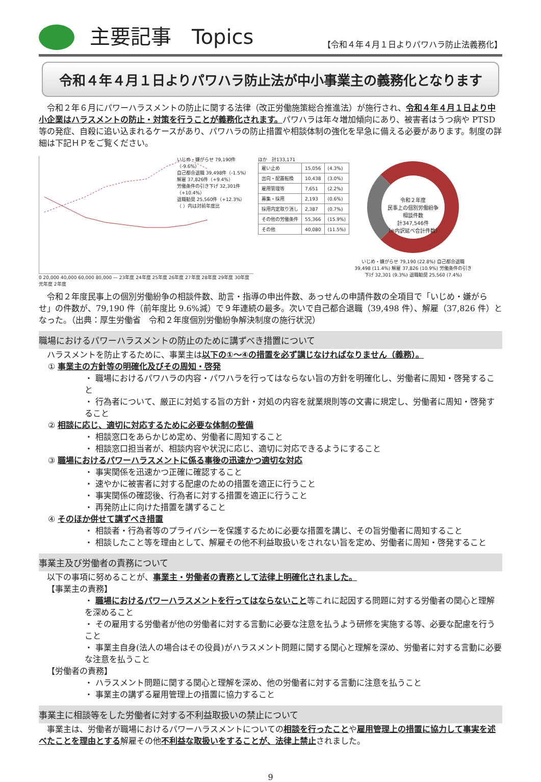主要記事　Topics 【令和４年４月１日よりパワハラ防止法義務化】
令和４年４月１日よりパワハラ防止法が中小事業主の義務化となります
令和２年６月にパワーハラスメントの防止に関する法律（改正労働施策総合推進法）が施行され、令和４年４月１日より中小企業はハラスメントの防止・対策を行うことが義務化されます。パワハラは年々増加傾向にあり、被害者はうつ病や PTSD 等の発症、自殺に追い込まれるケースがあり、パワハラの防止措置や相談体制の強化を早急に備える必要があります。制度の詳細は下記ＨＰをご覧ください。
いじめ・嫌がらせ 79,190件（-9.6%）
自己都合退職 39,498件（-1.5%）
解雇 37,826件（+9.4%）
労働条件の引き下げ 32,301件（+10.4%）
退職勧奨 25,560件（+12.3%）
（ ）内は対前年度比
0 20,000 40,000 60,000 80,000 — 23年度 24年度 25年度 26年度 27年度 28年度 29年度 30年度 元年度 2年度
ほか　計133,171
| 雇い止め | 15,056 | (4.3%) |
| 出向・配置転換 | 10,438 | (3.0%) |
| 雇用管理等 | 7,651 | (2.2%) |
| 募集・採用 | 2,193 | (0.6%) |
| 採用内定取り消し | 2,387 | (0.7%) |
| その他の労働条件 | 55,366 | (15.9%) |
| その他 | 40,080 | (11.5%) |
令和２年度
民事上の個別労働紛争
相談件数
計347,546件
（※内訳延べ合計件数）
いじめ・嫌がらせ 79,190 (22.8%) 自己都合退職 39,498 (11.4%) 解雇 37,826 (10.9%) 労働条件の引き下げ 32,301 (9.3%) 退職勧奨 25,560 (7.4%)
令和２年度民事上の個別労働紛争の相談件数、助言・指導の申出件数、あっせんの申請件数の全項目で「いじめ・嫌がらせ」の件数が、79,190 件（前年度比 9.6%減）で９年連続の最多。次いで自己都合退職（39,498 件）、解雇（37,826 件）となった。（出典：厚生労働省　令和２年度個別労働紛争解決制度の施行状況）
職場におけるパワーハラスメントの防止のために講ずべき措置について
ハラスメントを防止するために、事業主は以下の①～④の措置を必ず講じなければなりません（義務）。
① 事業主の方針等の明確化及びその周知・啓発
・ 職場におけるパワハラの内容・パワハラを行ってはならない旨の方針を明確化し、労働者に周知・啓発すること
・ 行為者について、厳正に対処する旨の方針・対処の内容を就業規則等の文書に規定し、労働者に周知・啓発すること
② 相談に応じ、適切に対応するために必要な体制の整備
・ 相談窓口をあらかじめ定め、労働者に周知すること
・ 相談窓口担当者が、相談内容や状況に応じ、適切に対応できるようにすること
③ 職場におけるパワーハラスメントに係る事後の迅速かつ適切な対応
・ 事実関係を迅速かつ正確に確認すること
・ 速やかに被害者に対する配慮のための措置を適正に行うこと
・ 事実関係の確認後、行為者に対する措置を適正に行うこと
・ 再発防止に向けた措置を講ずること
④ そのほか併せて講ずべき措置
・ 相談者・行為者等のプライバシーを保護するために必要な措置を講じ、その旨労働者に周知すること
・ 相談したこと等を理由として、解雇その他不利益取扱いをされない旨を定め、労働者に周知・啓発すること
事業主及び労働者の責務について
以下の事項に努めることが、事業主・労働者の責務として法律上明確化されました。
【事業主の責務】
・ 職場におけるパワーハラスメントを行ってはならないこと等これに起因する問題に対する労働者の関心と理解を深めること
・ その雇用する労働者が他の労働者に対する言動に必要な注意を払うよう研修を実施する等、必要な配慮を行うこと
・ 事業主自身(法人の場合はその役員)がハラスメント問題に関する関心と理解を深め、労働者に対する言動に必要な注意を払うこと
【労働者の責務】
・ ハラスメント問題に関する関心と理解を深め、他の労働者に対する言動に注意を払うこと
・ 事業主の講ずる雇用管理上の措置に協力すること
事業主に相談等をした労働者に対する不利益取扱いの禁止について
事業主は、労働者が職場におけるパワーハラスメントについての相談を行ったことや雇用管理上の措置に協力して事実を述べたことを理由とする解雇その他不利益な取扱いをすることが、法律上禁止されました。
9